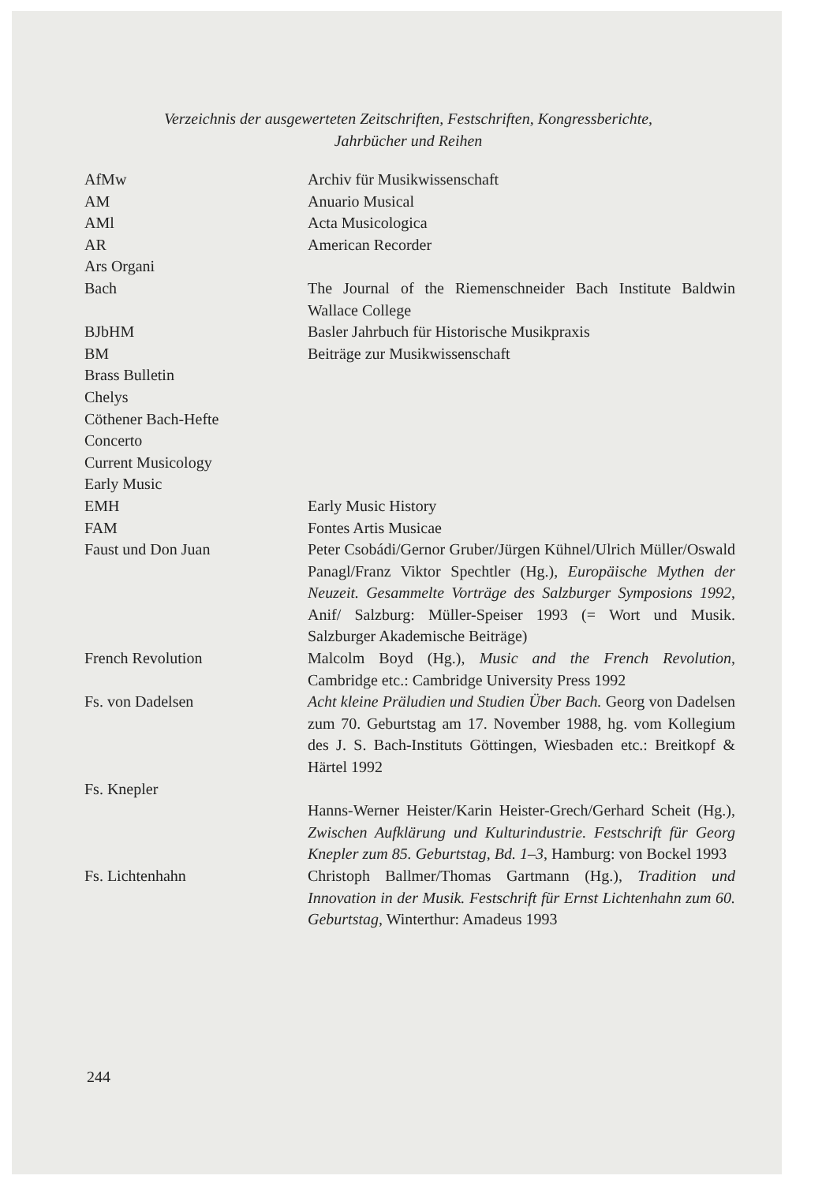Verzeichnis der ausgewerteten Zeitschriften, Festschriften, Kongressberichte,
Jahrbücher und Reihen
| AfMw | Archiv für Musikwissenschaft |
| AM | Anuario Musical |
| AMl | Acta Musicologica |
| AR | American Recorder |
| Ars Organi | |
| Bach | The Journal of the Riemenschneider Bach Institute Baldwin Wallace College |
| BJbHM | Basler Jahrbuch für Historische Musikpraxis |
| BM | Beiträge zur Musikwissenschaft |
| Brass Bulletin | |
| Chelys | |
| Cöthener Bach-Hefte | |
| Concerto | |
| Current Musicology | |
| Early Music | |
| EMH | Early Music History |
| FAM | Fontes Artis Musicae |
| Faust und Don Juan | Peter Csobádi/Gernor Gruber/Jürgen Kühnel/Ulrich Müller/Oswald Panagl/Franz Viktor Spechtler (Hg.), Europäische Mythen der Neuzeit. Gesammelte Vorträge des Salzburger Symposions 1992 , Anif/ Salzburg: Müller-Speiser 1993 (= Wort und Musik. Salzburger Akademische Beiträge) |
| French Revolution | Malcolm Boyd (Hg.), Music and the French Revolution , Cambridge etc.: Cambridge University Press 1992 |
| Fs. von Dadelsen | Acht kleine Präludien und Studien Über Bach. Georg von Dadelsen zum 70. Geburtstag am 17. November 1988, hg. vom Kollegium des J. S. Bach-Instituts Göttingen, Wiesbaden etc.: Breitkopf & Härtel 1992 |
| Fs. Knepler | |
| | Hanns-Werner Heister/Karin Heister-Grech/Gerhard Scheit (Hg.), Zwischen Aufklärung und Kulturindustrie. Festschrift für Georg Knepler zum 85. Geburtstag, Bd. 1–3 , Hamburg: von Bockel 1993 |
| Fs. Lichtenhahn | Christoph Ballmer/Thomas Gartmann (Hg.), Tradition und Innovation in der Musik. Festschrift für Ernst Lichtenhahn zum 60. Geburtstag , Winterthur: Amadeus 1993 |
244